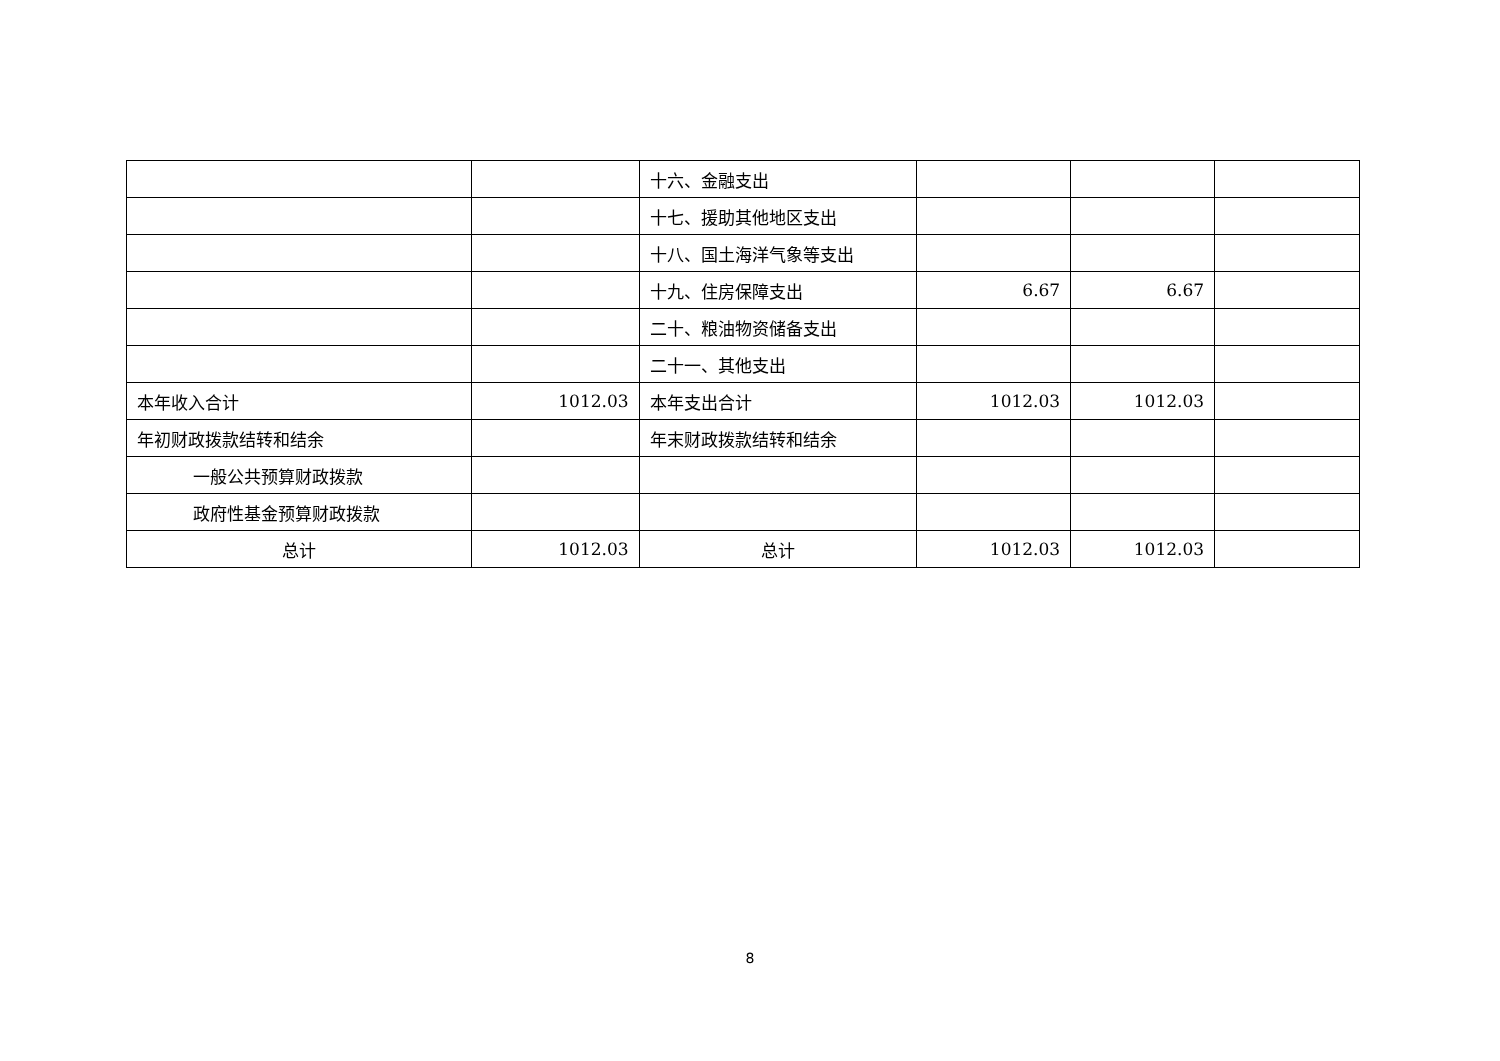| | | 十六、金融支出 | | | |
| | | 十七、援助其他地区支出 | | | |
| | | 十八、国土海洋气象等支出 | | | |
| | | 十九、住房保障支出 | 6.67 | 6.67 | |
| | | 二十、粮油物资储备支出 | | | |
| | | 二十一、其他支出 | | | |
| 本年收入合计 | 1012.03 | 本年支出合计 | 1012.03 | 1012.03 | |
| 年初财政拨款结转和结余 | | 年末财政拨款结转和结余 | | | |
| 一般公共预算财政拨款 | | | | | |
| 政府性基金预算财政拨款 | | | | | |
| 总计 | 1012.03 | 总计 | 1012.03 | 1012.03 | |
8